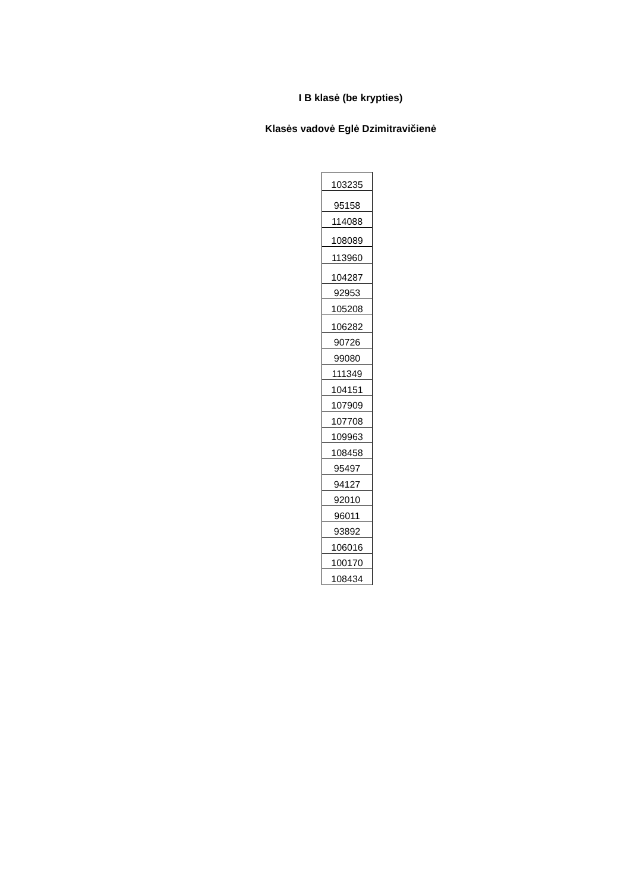I B klasė (be krypties)
Klasės vadovė Eglė Dzimitravičienė
| 103235 |
| 95158 |
| 114088 |
| 108089 |
| 113960 |
| 104287 |
| 92953 |
| 105208 |
| 106282 |
| 90726 |
| 99080 |
| 111349 |
| 104151 |
| 107909 |
| 107708 |
| 109963 |
| 108458 |
| 95497 |
| 94127 |
| 92010 |
| 96011 |
| 93892 |
| 106016 |
| 100170 |
| 108434 |